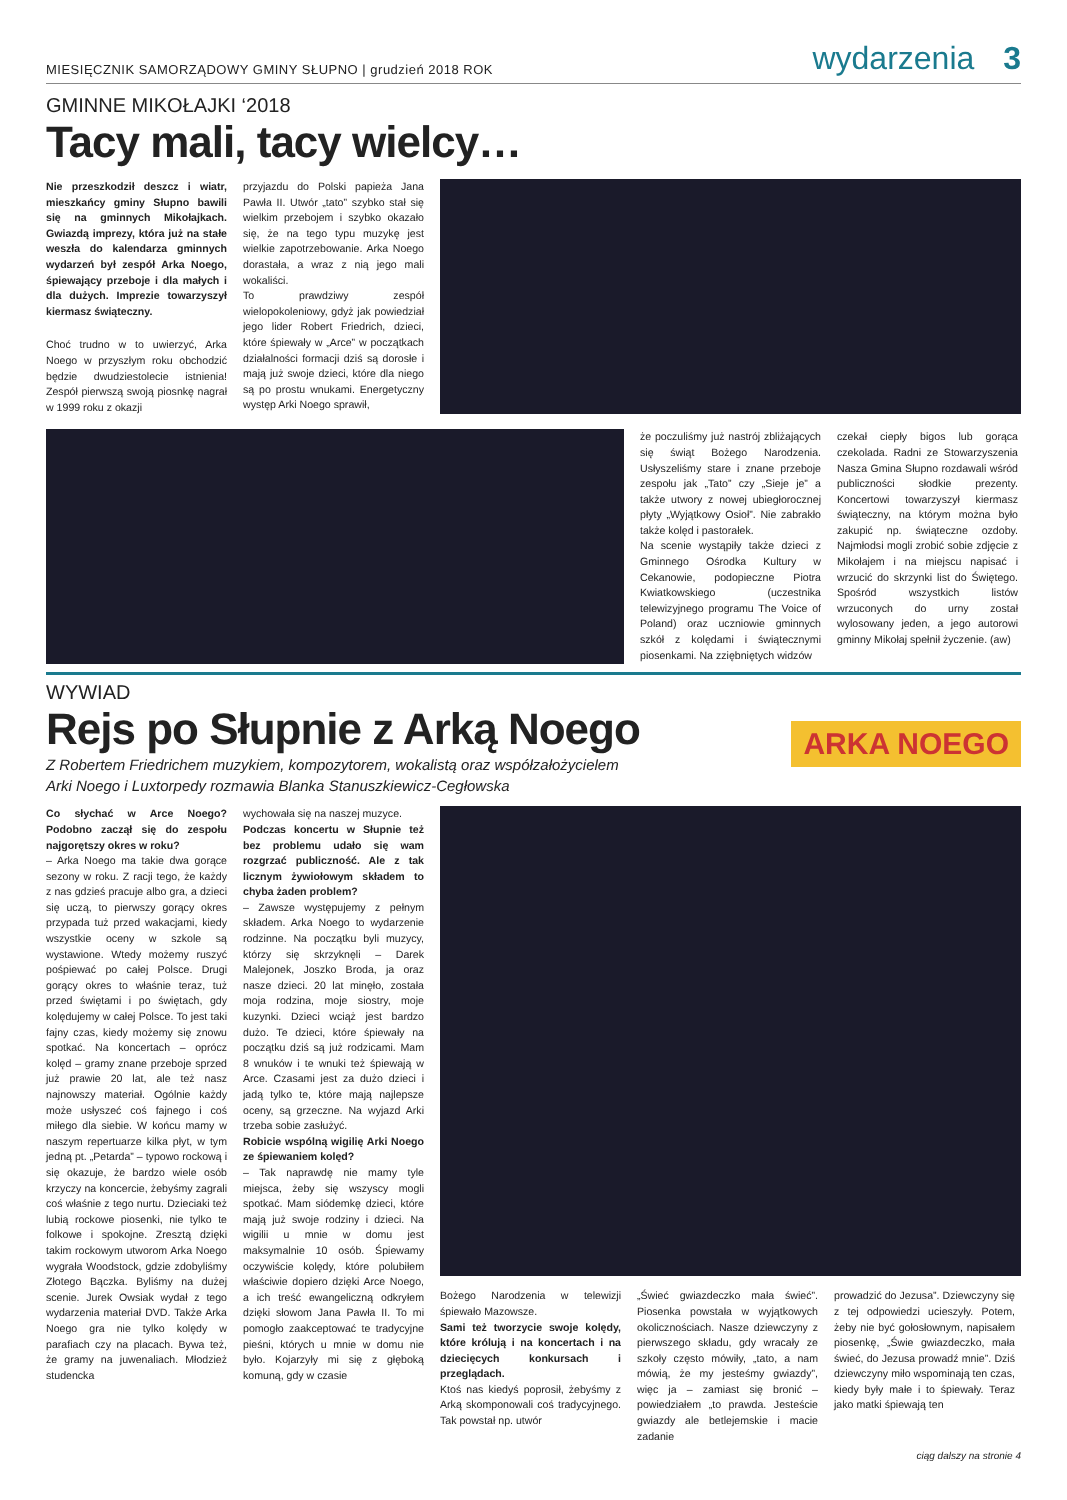MIESIĘCZNIK SAMORZĄDOWY GMINY SŁUPNO | grudzień 2018 ROK
wydarzenia 3
GMINNE MIKOŁAJKI ‘2018
Tacy mali, tacy wielcy…
Nie przeszkodził deszcz i wiatr, mieszkańcy gminy Słupno bawili się na gminnych Mikołajkach. Gwiazdą imprezy, która już na stałe weszła do kalendarza gminnych wydarzeń był zespół Arka Noego, śpiewający przeboje i dla małych i dla dużych. Imprezie towarzyszył kiermasz świąteczny.
Choć trudno w to uwierzyć, Arka Noego w przyszłym roku obchodzić będzie dwudziestolecie istnienia! Zespół pierwszą swoją piosnkę nagrał w 1999 roku z okazji
przyjazdu do Polski papieża Jana Pawła II. Utwór „tato” szybko stał się wielkim przebojem i szybko okazało się, że na tego typu muzykę jest wielkie zapotrzebowanie. Arka Noego dorastała, a wraz z nią jego mali wokaliści.
To prawdziwy zespół wielopokoleniowy, gdyż jak powiedział jego lider Robert Friedrich, dzieci, które śpiewały w „Arce” w początkach działalności formacji dziś są dorosłe i mają już swoje dzieci, które dla niego są po prostu wnukami. Energetyczny występ Arki Noego sprawił,
że poczuliśmy już nastrój zbliżających się świąt Bożego Narodzenia. Usłyszeliśmy stare i znane przeboje zespołu jak „Tato” czy „Sieje je” a także utwory z nowej ubiegłorocznej płyty „Wyjątkowy Osioł”. Nie zabrakło także kolęd i pastorałek.
Na scenie wystąpiły także dzieci z Gminnego Ośrodka Kultury w Cekanowie, podopieczne Piotra Kwiatkowskiego (uczestnika telewizyjnego programu The Voice of Poland) oraz uczniowie gminnych szkół z kolędami i świątecznymi piosenkami. Na zziębniętych widzów
czekał ciepły bigos lub gorąca czekolada. Radni ze Stowarzyszenia Nasza Gmina Słupno rozdawali wśród publiczności słodkie prezenty. Koncertowi towarzyszył kiermasz świąteczny, na którym można było zakupić np. świąteczne ozdoby. Najmłodsi mogli zrobić sobie zdjęcie z Mikołajem i na miejscu napisać i wrzucić do skrzynki list do Świętego. Spośród wszystkich listów wrzuconych do urny został wylosowany jeden, a jego autorowi gminny Mikołaj spełnił życzenie. (aw)
WYWIAD
Rejs po Słupnie z Arką Noego
Z Robertem Friedrichem muzykiem, kompozytorem, wokalistą oraz współzałożycielem
Arki Noego i Luxtorpedy rozmawia Blanka Stanuszkiewicz-Cegłowska
ARKA NOEGO
Co słychać w Arce Noego? Podobno zaczął się do zespołu najgorętszy okres w roku?
– Arka Noego ma takie dwa gorące sezony w roku. Z racji tego, że każdy z nas gdzieś pracuje albo gra, a dzieci się uczą, to pierwszy gorący okres przypada tuż przed wakacjami, kiedy wszystkie oceny w szkole są wystawione. Wtedy możemy ruszyć pośpiewać po całej Polsce. Drugi gorący okres to właśnie teraz, tuż przed świętami i po świętach, gdy kolędujemy w całej Polsce. To jest taki fajny czas, kiedy możemy się znowu spotkać. Na koncertach – oprócz kolęd – gramy znane przeboje sprzed już prawie 20 lat, ale też nasz najnowszy materiał. Ogólnie każdy może usłyszeć coś fajnego i coś miłego dla siebie. W końcu mamy w naszym repertuarze kilka płyt, w tym jedną pt. „Petarda” – typowo rockową i się okazuje, że bardzo wiele osób krzyczy na koncercie, żebyśmy zagrali coś właśnie z tego nurtu. Dzieciaki też lubią rockowe piosenki, nie tylko te folkowe i spokojne. Zresztą dzięki takim rockowym utworom Arka Noego wygrała Woodstock, gdzie zdobyliśmy Złotego Bączka. Byliśmy na dużej scenie. Jurek Owsiak wydał z tego wydarzenia materiał DVD. Także Arka Noego gra nie tylko kolędy w parafiach czy na placach. Bywa też, że gramy na juwenaliach. Młodzież studencka
wychowała się na naszej muzyce.
Podczas koncertu w Słupnie też bez problemu udało się wam rozgrzać publiczność. Ale z tak licznym żywiołowym składem to chyba żaden problem?
– Zawsze występujemy z pełnym składem. Arka Noego to wydarzenie rodzinne. Na początku byli muzycy, którzy się skrzyknęli – Darek Malejonek, Joszko Broda, ja oraz nasze dzieci. 20 lat minęło, została moja rodzina, moje siostry, moje kuzynki. Dzieci wciąż jest bardzo dużo. Te dzieci, które śpiewały na początku dziś są już rodzicami. Mam 8 wnuków i te wnuki też śpiewają w Arce. Czasami jest za dużo dzieci i jadą tylko te, które mają najlepsze oceny, są grzeczne. Na wyjazd Arki trzeba sobie zasłużyć.
Robicie wspólną wigilię Arki Noego ze śpiewaniem kolęd?
– Tak naprawdę nie mamy tyle miejsca, żeby się wszyscy mogli spotkać. Mam siódemkę dzieci, które mają już swoje rodziny i dzieci. Na wigilii u mnie w domu jest maksymalnie 10 osób. Śpiewamy oczywiście kolędy, które polubiłem właściwie dopiero dzięki Arce Noego, a ich treść ewangeliczną odkryłem dzięki słowom Jana Pawła II. To mi pomogło zaakceptować te tradycyjne pieśni, których u mnie w domu nie było. Kojarzyły mi się z głęboką komuną, gdy w czasie
Bożego Narodzenia w telewizji śpiewało Mazowsze.
Sami też tworzycie swoje kolędy, które królują i na koncertach i na dziecięcych konkursach i przeglądach.
Ktoś nas kiedyś poprosił, żebyśmy z Arką skomponowali coś tradycyjnego. Tak powstał np. utwór
„Świeć gwiazdeczko mała świeć”. Piosenka powstała w wyjątkowych okolicznościach. Nasze dziewczyny z pierwszego składu, gdy wracały ze szkoły często mówiły, „tato, a nam mówią, że my jesteśmy gwiazdy”, więc ja – zamiast się bronić – powiedziałem „to prawda. Jesteście gwiazdy ale betlejemskie i macie zadanie
prowadzić do Jezusa”. Dziewczyny się z tej odpowiedzi ucieszyły. Potem, żeby nie być gołosłownym, napisałem piosenkę, „Świe gwiazdeczko, mała świeć, do Jezusa prowadź mnie”. Dziś dziewczyny miło wspominają ten czas, kiedy były małe i to śpiewały. Teraz jako matki śpiewają ten
ciąg dalszy na stronie 4